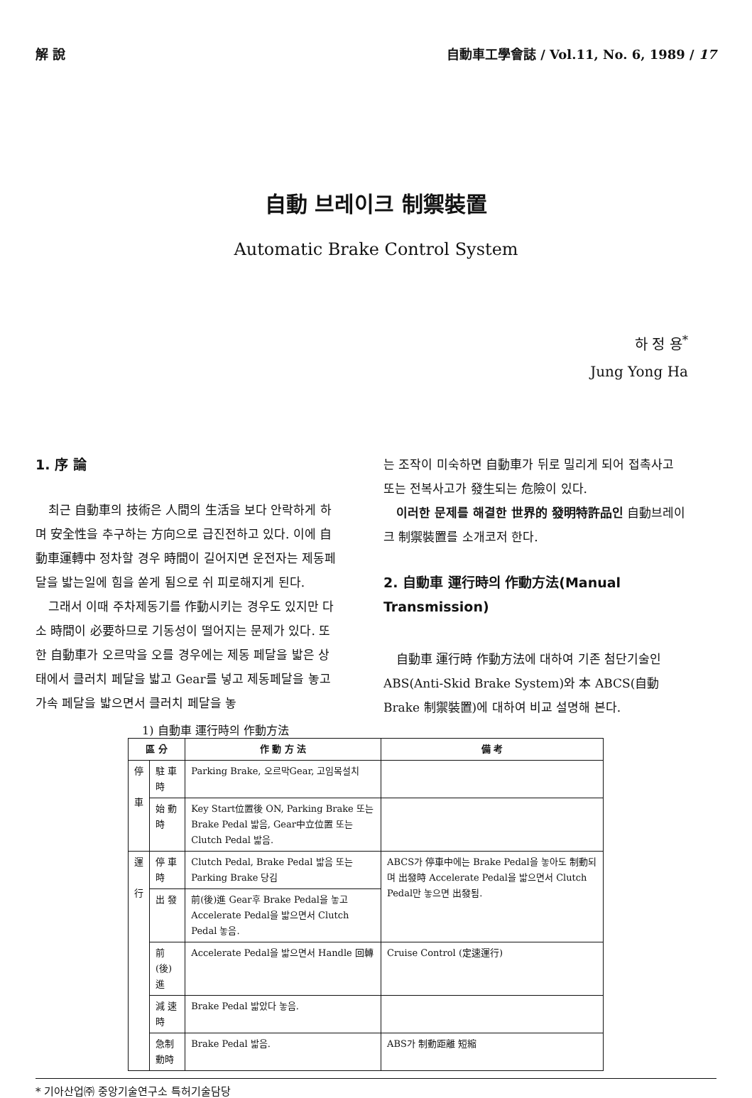解 說 自動車工學會誌 / Vol.11, No. 6, 1989 / 17
自動 브레이크 制禦裝置
Automatic Brake Control System
하 정 용<sup>*</sup>
Jung Yong Ha
1. 序 論
최근 自動車의 技術은 人間의 生活을 보다 안락하게 하며 安全性을 추구하는 方向으로 급진전하고 있다. 이에 自動車運轉中 정차할 경우 時間이 길어지면 운전자는 제동페달을 밟는일에 힘을 쏟게 됨으로 쉬 피로해지게 된다.
그래서 이때 주차제동기를 作動시키는 경우도 있지만 다소 時間이 必要하므로 기동성이 떨어지는 문제가 있다. 또한 自動車가 오르막을 오를 경우에는 제동 페달을 밟은 상태에서 클러치 페달을 밟고 Gear를 넣고 제동페달을 놓고 가속 페달을 밟으면서 클러치 페달을 놓
는 조작이 미숙하면 自動車가 뒤로 밀리게 되어 접촉사고 또는 전복사고가 發生되는 危險이 있다.
이러한 문제를 해결한 世界的 發明特許品인 自動브레이크 制禦裝置를 소개코저 한다.
2. 自動車 運行時의 作動方法(Manual Transmission)
自動車 運行時 作動方法에 대하여 기존 첨단기술인 ABS(Anti-Skid Brake System)와 本 ABCS(自動 Brake 制禦裝置)에 대하여 비교 설명해 본다.
1) 自動車 運行時의 作動方法
| 區 分 | | 作 動 方 法 | 備 考 |
| --- | --- | --- | --- |
| 停 車 | 駐 車 時 | Parking Brake, 오르막Gear, 고임목설치 | |
| | 始 動 時 | Key Start位置後 ON, Parking Brake 또는 Brake Pedal 밟음, Gear中立位置 또는 Clutch Pedal 밟음. | |
| 運 行 | 停 車 時 | Clutch Pedal, Brake Pedal 밟음 또는 Parking Brake 당김 | ABCS가 停車中에는 Brake Pedal을 놓아도 制動되며 出發時 Accelerate Pedal을 밟으면서 Clutch Pedal만 놓으면 出發됨. |
| | 出 發 | 前(後)進 Gear후 Brake Pedal을 놓고 Accelerate Pedal을 밟으면서 Clutch Pedal 놓음. | |
| | 前(後)進 | Accelerate Pedal을 밟으면서 Handle 回轉 | Cruise Control (定速運行) |
| | 減 速 時 | Brake Pedal 밟았다 놓음. | |
| | 急制動時 | Brake Pedal 밟음. | ABS가 制動距離 短縮 |
* 기아산업㈜ 중앙기술연구소 특허기술담당